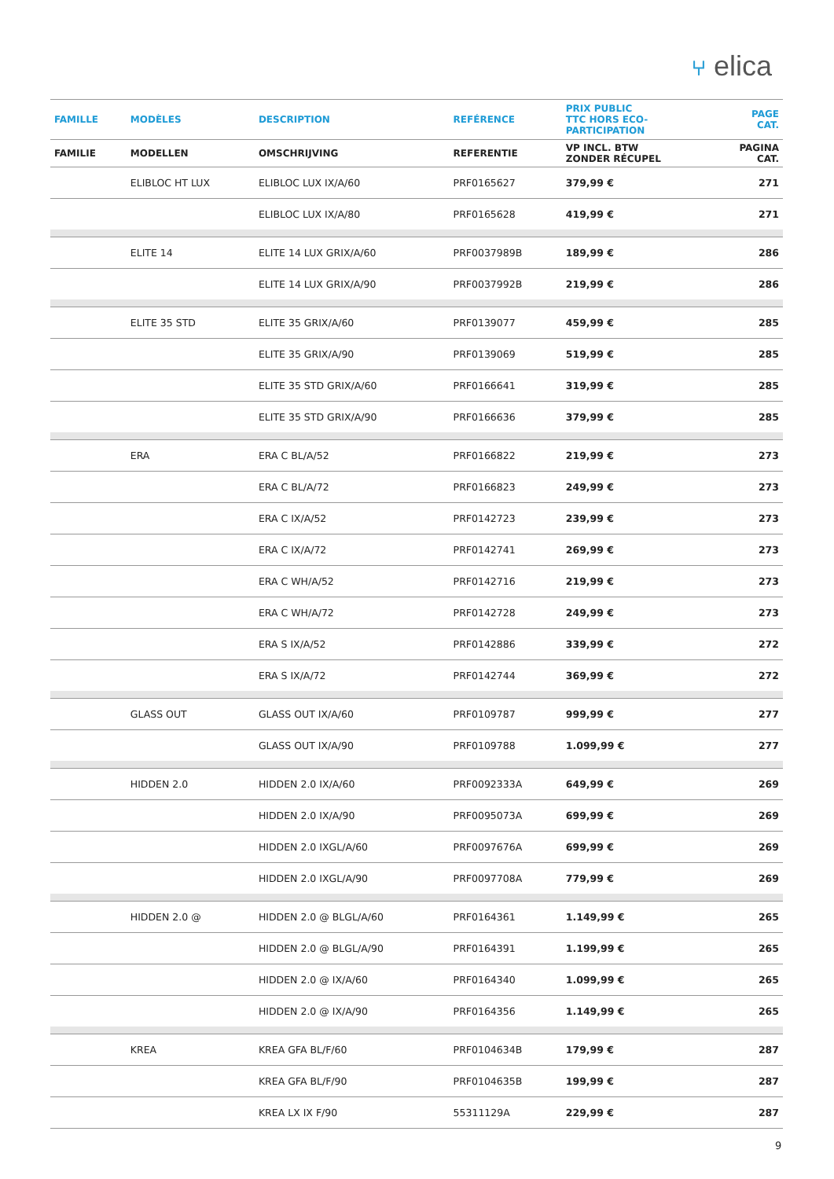⑂ elica
| FAMILLE | MODÈLES | DESCRIPTION | REFÉRENCE | PRIX PUBLIC TTC HORS ECO- PARTICIPATION | PAGE CAT. |
| --- | --- | --- | --- | --- | --- |
| FAMILIE | MODELLEN | OMSCHRIJVING | REFERENTIE | VP INCL. BTW ZONDER RÉCUPEL | PAGINA CAT. |
| | ELIBLOC HT LUX | ELIBLOC LUX IX/A/60 | PRF0165627 | 379,99 € | 271 |
| | | ELIBLOC LUX IX/A/80 | PRF0165628 | 419,99 € | 271 |
| | ELITE 14 | ELITE 14 LUX GRIX/A/60 | PRF0037989B | 189,99 € | 286 |
| | | ELITE 14 LUX GRIX/A/90 | PRF0037992B | 219,99 € | 286 |
| | ELITE 35 STD | ELITE 35 GRIX/A/60 | PRF0139077 | 459,99 € | 285 |
| | | ELITE 35 GRIX/A/90 | PRF0139069 | 519,99 € | 285 |
| | | ELITE 35 STD GRIX/A/60 | PRF0166641 | 319,99 € | 285 |
| | | ELITE 35 STD GRIX/A/90 | PRF0166636 | 379,99 € | 285 |
| | ERA | ERA C BL/A/52 | PRF0166822 | 219,99 € | 273 |
| | | ERA C BL/A/72 | PRF0166823 | 249,99 € | 273 |
| | | ERA C IX/A/52 | PRF0142723 | 239,99 € | 273 |
| | | ERA C IX/A/72 | PRF0142741 | 269,99 € | 273 |
| | | ERA C WH/A/52 | PRF0142716 | 219,99 € | 273 |
| | | ERA C WH/A/72 | PRF0142728 | 249,99 € | 273 |
| | | ERA S IX/A/52 | PRF0142886 | 339,99 € | 272 |
| | | ERA S IX/A/72 | PRF0142744 | 369,99 € | 272 |
| | GLASS OUT | GLASS OUT IX/A/60 | PRF0109787 | 999,99 € | 277 |
| | | GLASS OUT IX/A/90 | PRF0109788 | 1.099,99 € | 277 |
| | HIDDEN 2.0 | HIDDEN 2.0 IX/A/60 | PRF0092333A | 649,99 € | 269 |
| | | HIDDEN 2.0 IX/A/90 | PRF0095073A | 699,99 € | 269 |
| | | HIDDEN 2.0 IXGL/A/60 | PRF0097676A | 699,99 € | 269 |
| | | HIDDEN 2.0 IXGL/A/90 | PRF0097708A | 779,99 € | 269 |
| | HIDDEN 2.0 @ | HIDDEN 2.0 @ BLGL/A/60 | PRF0164361 | 1.149,99 € | 265 |
| | | HIDDEN 2.0 @ BLGL/A/90 | PRF0164391 | 1.199,99 € | 265 |
| | | HIDDEN 2.0 @ IX/A/60 | PRF0164340 | 1.099,99 € | 265 |
| | | HIDDEN 2.0 @ IX/A/90 | PRF0164356 | 1.149,99 € | 265 |
| | KREA | KREA GFA BL/F/60 | PRF0104634B | 179,99 € | 287 |
| | | KREA GFA BL/F/90 | PRF0104635B | 199,99 € | 287 |
| | | KREA LX IX F/90 | 55311129A | 229,99 € | 287 |
9